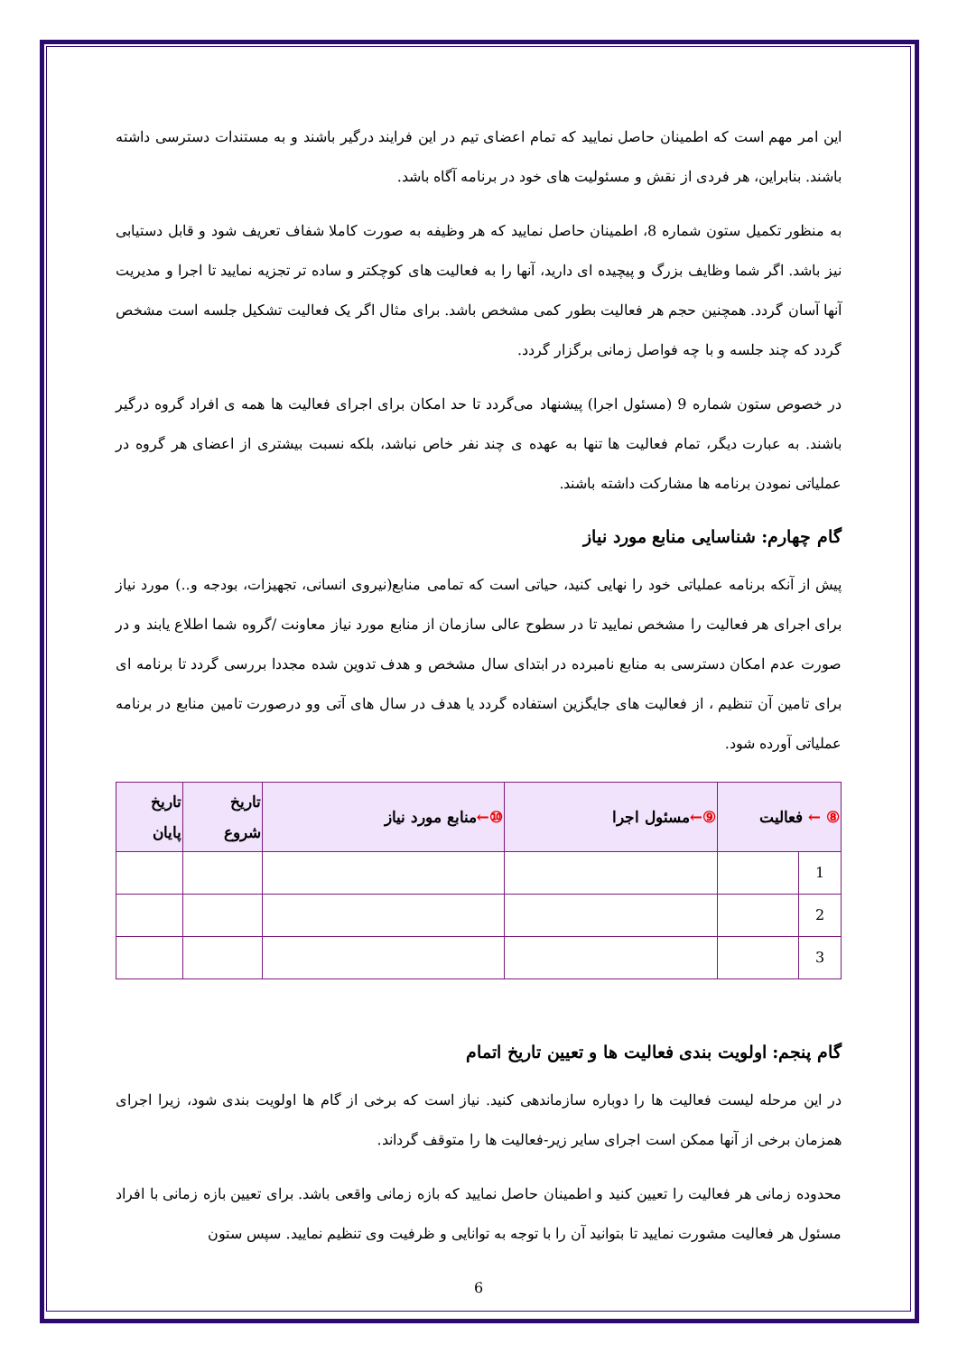این امر مهم است که اطمینان حاصل نمایید که تمام اعضای تیم در این فرایند درگیر باشند و به مستندات دسترسی داشته باشند. بنابراین، هر فردی از نقش و مسئولیت های خود در برنامه آگاه باشد.
به منظور تکمیل ستون شماره 8، اطمینان حاصل نمایید که هر وظیفه به صورت کاملا شفاف تعریف شود و قابل دستیابی نیز باشد. اگر شما وظایف بزرگ و پیچیده ای دارید، آنها را به فعالیت های کوچکتر و ساده تر تجزیه نمایید تا اجرا و مدیریت آنها آسان گردد. همچنین حجم هر فعالیت بطور کمی مشخص باشد. برای مثال اگر یک فعالیت تشکیل جلسه است مشخص گردد که چند جلسه و با چه فواصل زمانی برگزار گردد.
در خصوص ستون شماره 9 (مسئول اجرا) پیشنهاد می‌گردد تا حد امکان برای اجرای فعالیت ها همه ی افراد گروه درگیر باشند. به عبارت دیگر، تمام فعالیت ها تنها به عهده ی چند نفر خاص نباشد، بلکه نسبت بیشتری از اعضای هر گروه در عملیاتی نمودن برنامه ها مشارکت داشته باشند.
گام چهارم: شناسایی منابع مورد نیاز
پیش از آنکه برنامه عملیاتی خود را نهایی کنید، حیاتی است که تمامی منابع(نیروی انسانی، تجهیزات، بودجه و..) مورد نیاز برای اجرای هر فعالیت را مشخص نمایید تا در سطوح عالی سازمان از منابع مورد نیاز معاونت /گروه شما اطلاع یابند و در صورت عدم امکان دسترسی به منابع نامبرده در ابتدای سال مشخص و هدف تدوین شده مجددا بررسی گردد تا برنامه ای برای تامین آن تنظیم ، از فعالیت های جایگزین استفاده گردد یا هدف در سال های آتی وو درصورت تامین منابع در برنامه عملیاتی آورده شود.
| ⑧ ← فعالیت | | ⑨← مسئول اجرا | ⑩← منابع مورد نیاز | تاریخ شروع | تاریخ پایان |
| --- | --- | --- | --- | --- | --- |
| 1 | | | | | |
| 2 | | | | | |
| 3 | | | | | |
گام پنجم: اولویت بندی فعالیت ها و تعیین تاریخ اتمام
در این مرحله لیست فعالیت ها را دوباره سازماندهی کنید. نیاز است که برخی از گام ها اولویت بندی شود، زیرا اجرای همزمان برخی از آنها ممکن است اجرای سایر زیر-فعالیت ها را متوقف گرداند.
محدوده زمانی هر فعالیت را تعیین کنید و اطمینان حاصل نمایید که بازه زمانی واقعی باشد. برای تعیین بازه زمانی با افراد مسئول هر فعالیت مشورت نمایید تا بتوانید آن را با توجه به توانایی و ظرفیت وی تنظیم نمایید. سپس ستون
6